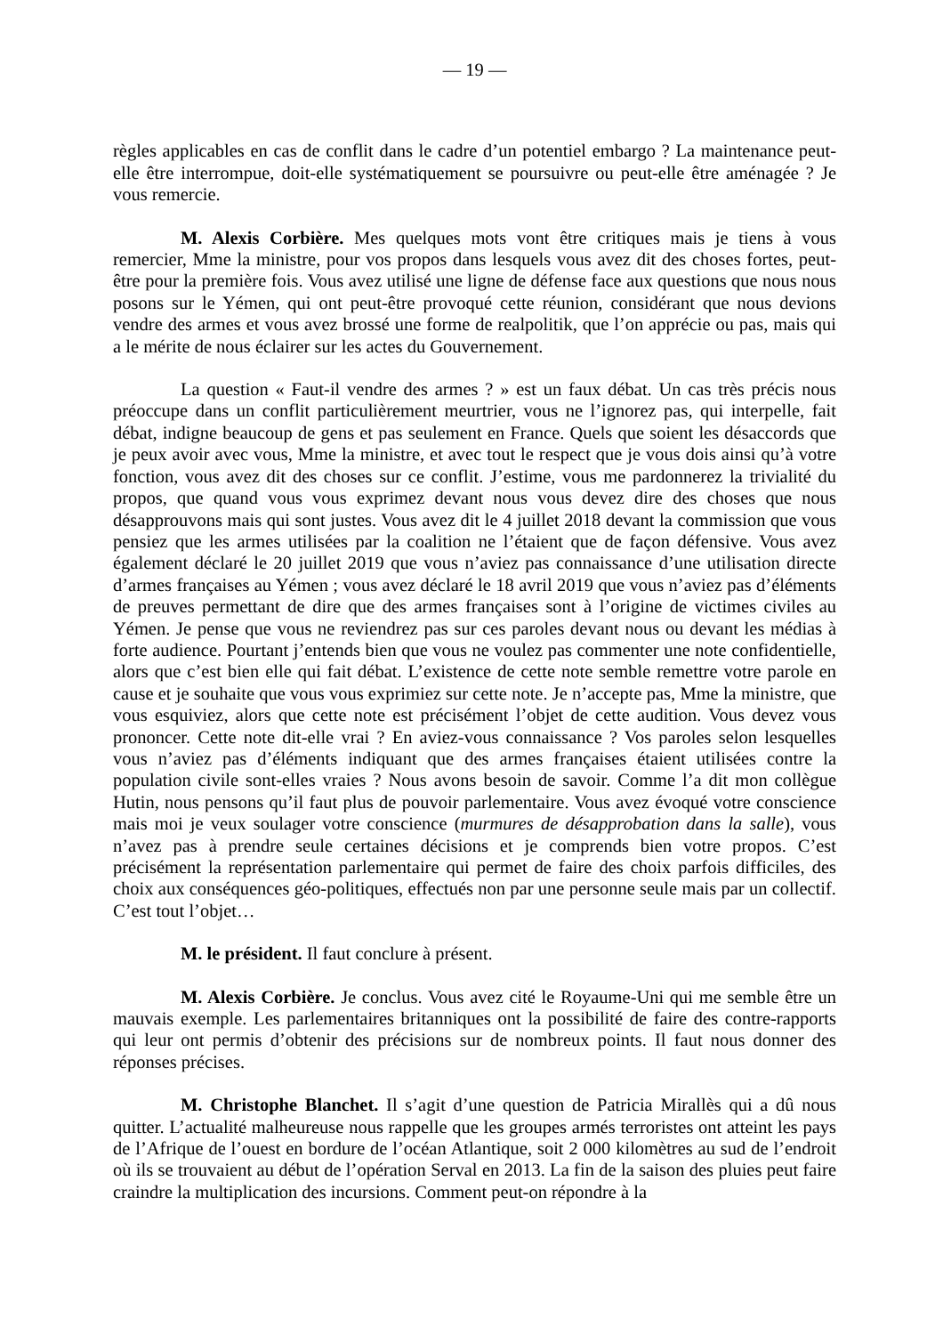— 19 —
règles applicables en cas de conflit dans le cadre d’un potentiel embargo ? La maintenance peut-elle être interrompue, doit-elle systématiquement se poursuivre ou peut-elle être aménagée ? Je vous remercie.
M. Alexis Corbière. Mes quelques mots vont être critiques mais je tiens à vous remercier, Mme la ministre, pour vos propos dans lesquels vous avez dit des choses fortes, peut-être pour la première fois. Vous avez utilisé une ligne de défense face aux questions que nous nous posons sur le Yémen, qui ont peut-être provoqué cette réunion, considérant que nous devions vendre des armes et vous avez brossé une forme de realpolitik, que l’on apprécie ou pas, mais qui a le mérite de nous éclairer sur les actes du Gouvernement.
La question « Faut-il vendre des armes ? » est un faux débat. Un cas très précis nous préoccupe dans un conflit particulièrement meurtrier, vous ne l’ignorez pas, qui interpelle, fait débat, indigne beaucoup de gens et pas seulement en France. Quels que soient les désaccords que je peux avoir avec vous, Mme la ministre, et avec tout le respect que je vous dois ainsi qu’à votre fonction, vous avez dit des choses sur ce conflit. J’estime, vous me pardonnerez la trivialité du propos, que quand vous vous exprimez devant nous vous devez dire des choses que nous désapprouvons mais qui sont justes. Vous avez dit le 4 juillet 2018 devant la commission que vous pensiez que les armes utilisées par la coalition ne l’étaient que de façon défensive. Vous avez également déclaré le 20 juillet 2019 que vous n’aviez pas connaissance d’une utilisation directe d’armes françaises au Yémen ; vous avez déclaré le 18 avril 2019 que vous n’aviez pas d’éléments de preuves permettant de dire que des armes françaises sont à l’origine de victimes civiles au Yémen. Je pense que vous ne reviendrez pas sur ces paroles devant nous ou devant les médias à forte audience. Pourtant j’entends bien que vous ne voulez pas commenter une note confidentielle, alors que c’est bien elle qui fait débat. L’existence de cette note semble remettre votre parole en cause et je souhaite que vous vous exprimiez sur cette note. Je n’accepte pas, Mme la ministre, que vous esquiviez, alors que cette note est précisément l’objet de cette audition. Vous devez vous prononcer. Cette note dit-elle vrai ? En aviez-vous connaissance ? Vos paroles selon lesquelles vous n’aviez pas d’éléments indiquant que des armes françaises étaient utilisées contre la population civile sont-elles vraies ? Nous avons besoin de savoir. Comme l’a dit mon collègue Hutin, nous pensons qu’il faut plus de pouvoir parlementaire. Vous avez évoqué votre conscience mais moi je veux soulager votre conscience (murmures de désapprobation dans la salle), vous n’avez pas à prendre seule certaines décisions et je comprends bien votre propos. C’est précisément la représentation parlementaire qui permet de faire des choix parfois difficiles, des choix aux conséquences géo-politiques, effectués non par une personne seule mais par un collectif. C’est tout l’objet…
M. le président. Il faut conclure à présent.
M. Alexis Corbière. Je conclus. Vous avez cité le Royaume-Uni qui me semble être un mauvais exemple. Les parlementaires britanniques ont la possibilité de faire des contre-rapports qui leur ont permis d’obtenir des précisions sur de nombreux points. Il faut nous donner des réponses précises.
M. Christophe Blanchet. Il s’agit d’une question de Patricia Mirallès qui a dû nous quitter. L’actualité malheureuse nous rappelle que les groupes armés terroristes ont atteint les pays de l’Afrique de l’ouest en bordure de l’océan Atlantique, soit 2 000 kilomètres au sud de l’endroit où ils se trouvaient au début de l’opération Serval en 2013. La fin de la saison des pluies peut faire craindre la multiplication des incursions. Comment peut-on répondre à la